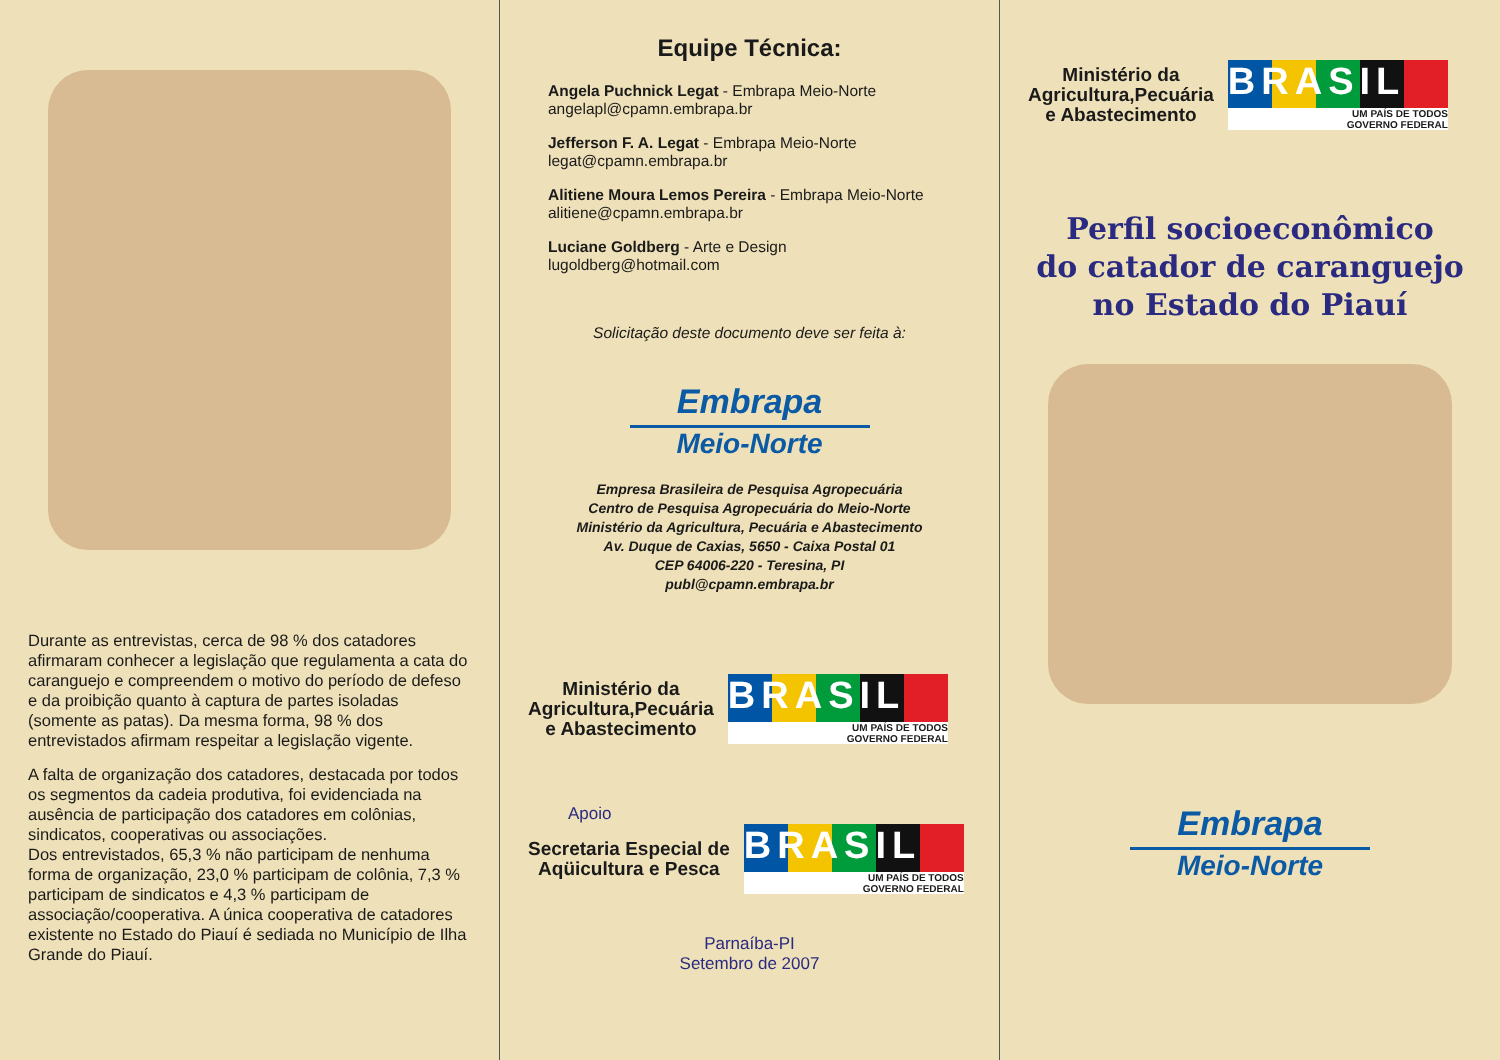Durante as entrevistas, cerca de 98 % dos catadores afirmaram conhecer a legislação que regulamenta a cata do caranguejo e compreendem o motivo do período de defeso e da proibição quanto à captura de partes isoladas (somente as patas). Da mesma forma, 98 % dos entrevistados afirmam respeitar a legislação vigente.
A falta de organização dos catadores, destacada por todos os segmentos da cadeia produtiva, foi evidenciada na ausência de participação dos catadores em colônias, sindicatos, cooperativas ou associações.
Dos entrevistados, 65,3 % não participam de nenhuma forma de organização, 23,0 % participam de colônia, 7,3 % participam de sindicatos e 4,3 % participam de associação/cooperativa. A única cooperativa de catadores existente no Estado do Piauí é sediada no Município de Ilha Grande do Piauí.
Equipe Técnica:
Angela Puchnick Legat - Embrapa Meio-Norte
angelapl@cpamn.embrapa.br
Jefferson F. A. Legat - Embrapa Meio-Norte
legat@cpamn.embrapa.br
Alitiene Moura Lemos Pereira - Embrapa Meio-Norte
alitiene@cpamn.embrapa.br
Luciane Goldberg - Arte e Design
lugoldberg@hotmail.com
Solicitação deste documento deve ser feita à:
Embrapa
Meio-Norte
Empresa Brasileira de Pesquisa Agropecuária
Centro de Pesquisa Agropecuária do Meio-Norte
Ministério da Agricultura, Pecuária e Abastecimento
Av. Duque de Caxias, 5650 - Caixa Postal 01
CEP 64006-220 - Teresina, PI
publ@cpamn.embrapa.br
Ministério da
Agricultura,Pecuária
e Abastecimento
BRASIL
UM PAÍS DE TODOS
GOVERNO FEDERAL
Apoio
Secretaria Especial de
Aqüicultura e Pesca
BRASIL
UM PAÍS DE TODOS
GOVERNO FEDERAL
Parnaíba-PI
Setembro de 2007
Ministério da
Agricultura,Pecuária
e Abastecimento
BRASIL
UM PAÍS DE TODOS
GOVERNO FEDERAL
Perfil socioeconômico
do catador de caranguejo
no Estado do Piauí
Embrapa
Meio-Norte